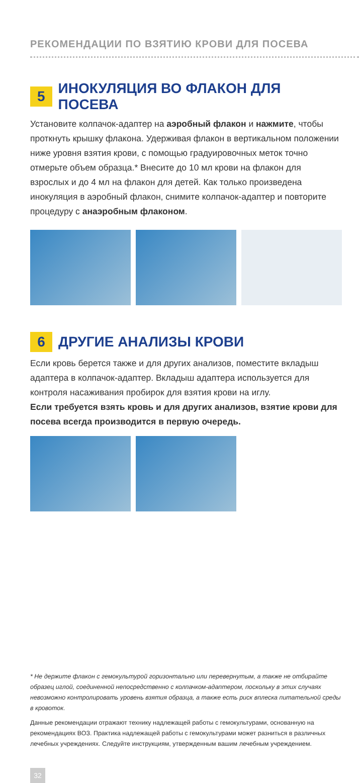РЕКОМЕНДАЦИИ ПО ВЗЯТИЮ КРОВИ ДЛЯ ПОСЕВА
5 ИНОКУЛЯЦИЯ ВО ФЛАКОН ДЛЯ ПОСЕВА
Установите колпачок-адаптер на аэробный флакон и нажмите, чтобы проткнуть крышку флакона. Удерживая флакон в вертикальном положении ниже уровня взятия крови, с помощью градуировочных меток точно отмерьте объем образца.* Внесите до 10 мл крови на флакон для взрослых и до 4 мл на флакон для детей. Как только произведена инокуляция в аэробный флакон, снимите колпачок-адаптер и повторите процедуру с анаэробным флаконом.
6 ДРУГИЕ АНАЛИЗЫ КРОВИ
Если кровь берется также и для других анализов, поместите вкладыш адаптера в колпачок-адаптер. Вкладыш адаптера используется для контроля насаживания пробирок для взятия крови на иглу.
Если требуется взять кровь и для других анализов, взятие крови для посева всегда производится в первую очередь.
* Не держите флакон с гемокультурой горизонтально или перевернутым, а также не отбирайте образец иглой, соединенной непосредственно с колпачком-адаптером, поскольку в этих случаях невозможно контролировать уровень взятия образца, а также есть риск вплеска питательной среды в кровоток.
Данные рекомендации отражают технику надлежащей работы с гемокультурами, основанную на рекомендациях ВОЗ. Практика надлежащей работы с гемокультурами может разниться в различных лечебных учреждениях. Следуйте инструкциям, утвержденным вашим лечебным учреждением.
32